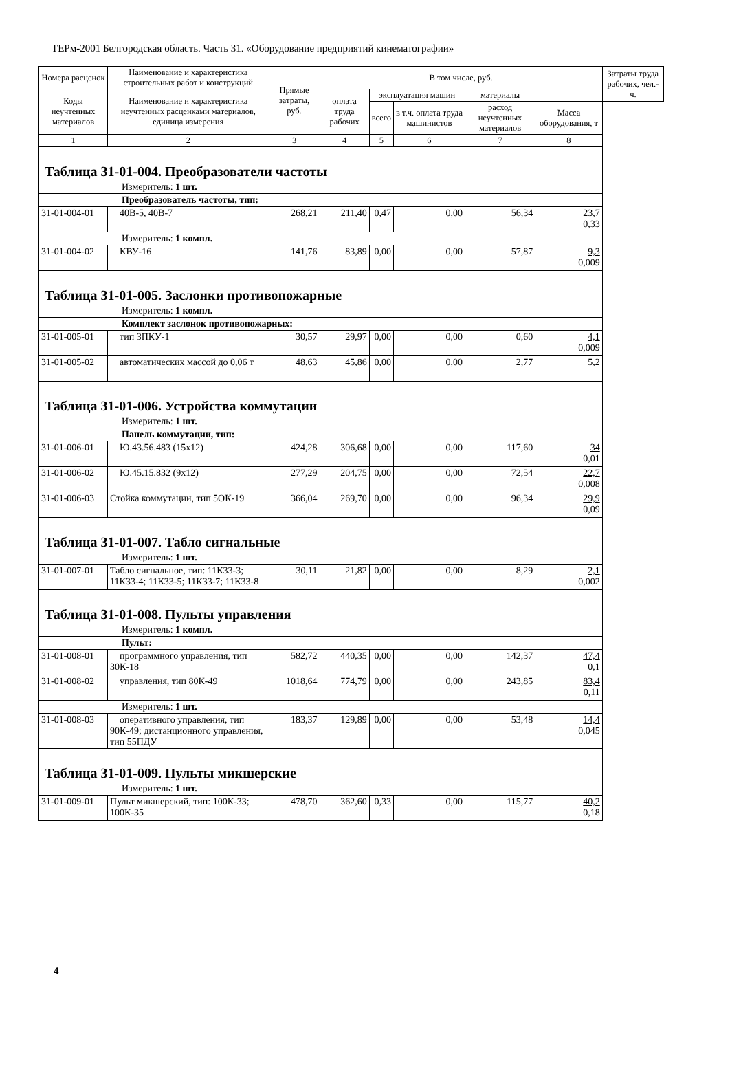ТЕРм-2001 Белгородская область. Часть 31. «Оборудование предприятий кинематографии»
| Номера расценок | Наименование и характеристика строительных работ и конструкций | Прямые затраты, руб. | В том числе, руб. | | | | | Затраты труда рабочих, чел.-ч. |
| --- | --- | --- | --- | --- | --- | --- | --- | --- |
| Коды неучтенных материалов | Наименование и характеристика неучтенных расценками материалов, единица измерения | | оплата труда рабочих | эксплуатация машин | | материалы | | |
| | | | | всего | в т.ч. оплата труда машинистов | расход неучтенных материалов | Масса оборудования, т | |
| 1 | 2 | 3 | 4 | 5 | 6 | 7 | 8 | |
| Таблица 31-01-004. Преобразователи частоты | | | | | | | | |
| Измеритель: 1 шт. | | | | | | | | |
| Преобразователь частоты, тип: | | | | | | | | |
| 31-01-004-01 | 40В-5, 40В-7 | 268,21 | 211,40 | 0,47 | 0,00 | 56,34 | 23,7 0,33 | |
| Измеритель: 1 компл. | | | | | | | | |
| 31-01-004-02 | КВУ-16 | 141,76 | 83,89 | 0,00 | 0,00 | 57,87 | 9,3 0,009 | |
| Таблица 31-01-005. Заслонки противопожарные | | | | | | | | |
| Измеритель: 1 компл. | | | | | | | | |
| Комплект заслонок противопожарных: | | | | | | | | |
| 31-01-005-01 | тип ЗПКУ-1 | 30,57 | 29,97 | 0,00 | 0,00 | 0,60 | 4,1 0,009 | |
| 31-01-005-02 | автоматических массой до 0,06 т | 48,63 | 45,86 | 0,00 | 0,00 | 2,77 | 5,2 | |
| Таблица 31-01-006. Устройства коммутации | | | | | | | | |
| Измеритель: 1 шт. | | | | | | | | |
| Панель коммутации, тип: | | | | | | | | |
| 31-01-006-01 | Ю.43.56.483 (15х12) | 424,28 | 306,68 | 0,00 | 0,00 | 117,60 | 34 0,01 | |
| 31-01-006-02 | Ю.45.15.832 (9х12) | 277,29 | 204,75 | 0,00 | 0,00 | 72,54 | 22,7 0,008 | |
| 31-01-006-03 | Стойка коммутации, тип 5ОК-19 | 366,04 | 269,70 | 0,00 | 0,00 | 96,34 | 29,9 0,09 | |
| Таблица 31-01-007. Табло сигнальные | | | | | | | | |
| Измеритель: 1 шт. | | | | | | | | |
| 31-01-007-01 | Табло сигнальное, тип: 11К33-3; 11К33-4; 11К33-5; 11К33-7; 11К33-8 | 30,11 | 21,82 | 0,00 | 0,00 | 8,29 | 2,1 0,002 | |
| Таблица 31-01-008. Пульты управления | | | | | | | | |
| Измеритель: 1 компл. | | | | | | | | |
| Пульт: | | | | | | | | |
| 31-01-008-01 | программного управления, тип 30К-18 | 582,72 | 440,35 | 0,00 | 0,00 | 142,37 | 47,4 0,1 | |
| 31-01-008-02 | управления, тип 80К-49 | 1018,64 | 774,79 | 0,00 | 0,00 | 243,85 | 83,4 0,11 | |
| Измеритель: 1 шт. | | | | | | | | |
| 31-01-008-03 | оперативного управления, тип 90К-49; дистанционного управления, тип 55ПДУ | 183,37 | 129,89 | 0,00 | 0,00 | 53,48 | 14,4 0,045 | |
| Таблица 31-01-009. Пульты микшерские | | | | | | | | |
| Измеритель: 1 шт. | | | | | | | | |
| 31-01-009-01 | Пульт микшерский, тип: 100К-33; 100К-35 | 478,70 | 362,60 | 0,33 | 0,00 | 115,77 | 40,2 0,18 | |
4